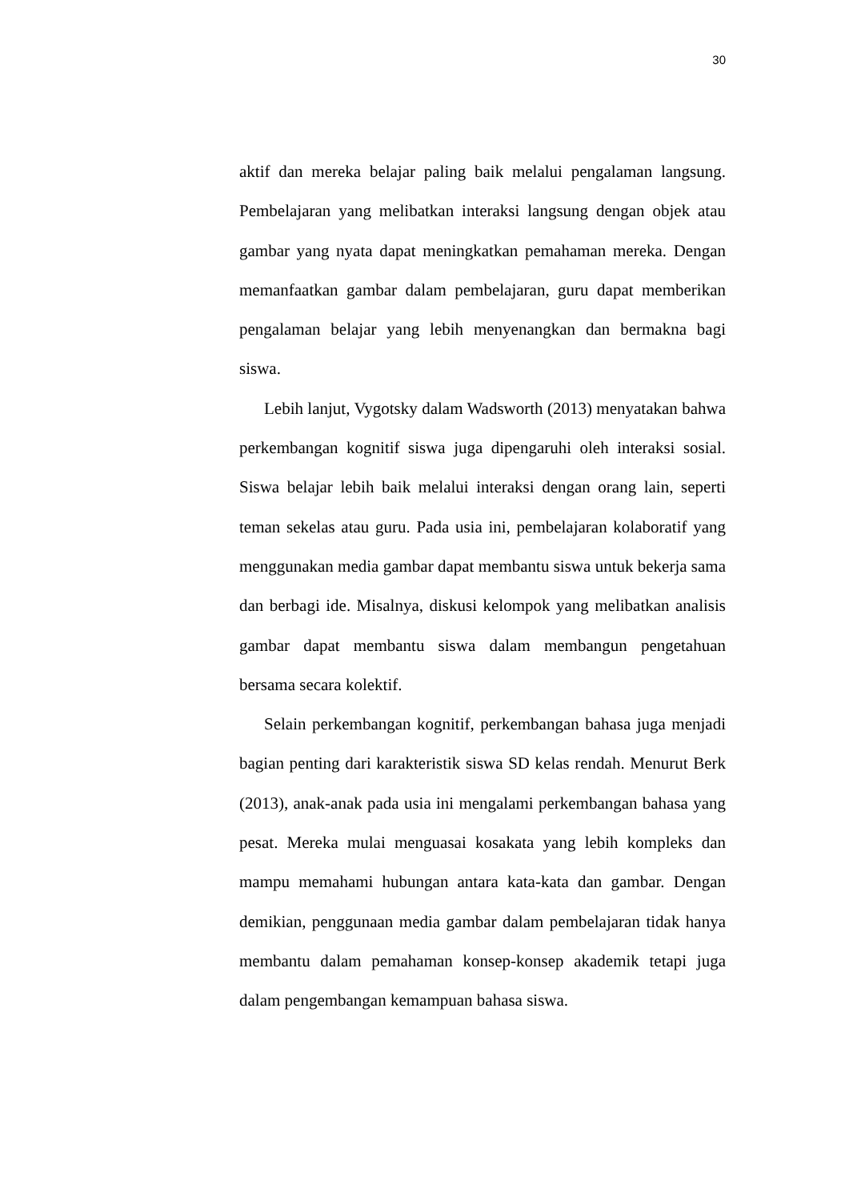30
aktif dan mereka belajar paling baik melalui pengalaman langsung. Pembelajaran yang melibatkan interaksi langsung dengan objek atau gambar yang nyata dapat meningkatkan pemahaman mereka. Dengan memanfaatkan gambar dalam pembelajaran, guru dapat memberikan pengalaman belajar yang lebih menyenangkan dan bermakna bagi siswa.
Lebih lanjut, Vygotsky dalam Wadsworth (2013) menyatakan bahwa perkembangan kognitif siswa juga dipengaruhi oleh interaksi sosial. Siswa belajar lebih baik melalui interaksi dengan orang lain, seperti teman sekelas atau guru. Pada usia ini, pembelajaran kolaboratif yang menggunakan media gambar dapat membantu siswa untuk bekerja sama dan berbagi ide. Misalnya, diskusi kelompok yang melibatkan analisis gambar dapat membantu siswa dalam membangun pengetahuan bersama secara kolektif.
Selain perkembangan kognitif, perkembangan bahasa juga menjadi bagian penting dari karakteristik siswa SD kelas rendah. Menurut Berk (2013), anak-anak pada usia ini mengalami perkembangan bahasa yang pesat. Mereka mulai menguasai kosakata yang lebih kompleks dan mampu memahami hubungan antara kata-kata dan gambar. Dengan demikian, penggunaan media gambar dalam pembelajaran tidak hanya membantu dalam pemahaman konsep-konsep akademik tetapi juga dalam pengembangan kemampuan bahasa siswa.